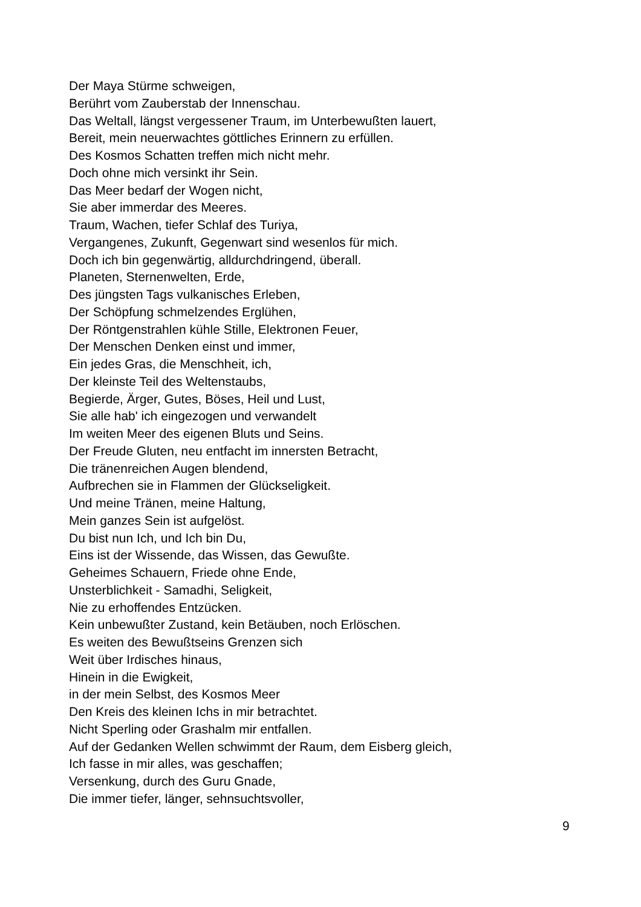Der Maya Stürme schweigen,
Berührt vom Zauberstab der Innenschau.
Das Weltall, längst vergessener Traum, im Unterbewußten lauert,
Bereit, mein neuerwachtes göttliches Erinnern zu erfüllen.
Des Kosmos Schatten treffen mich nicht mehr.
Doch ohne mich versinkt ihr Sein.
Das Meer bedarf der Wogen nicht,
Sie aber immerdar des Meeres.
Traum, Wachen, tiefer Schlaf des Turiya,
Vergangenes, Zukunft, Gegenwart sind wesenlos für mich.
Doch ich bin gegenwärtig, alldurchdringend, überall.
Planeten, Sternenwelten, Erde,
Des jüngsten Tags vulkanisches Erleben,
Der Schöpfung schmelzendes Erglühen,
Der Röntgenstrahlen kühle Stille, Elektronen Feuer,
Der Menschen Denken einst und immer,
Ein jedes Gras, die Menschheit, ich,
Der kleinste Teil des Weltenstaubs,
Begierde, Ärger, Gutes, Böses, Heil und Lust,
Sie alle hab' ich eingezogen und verwandelt
Im weiten Meer des eigenen Bluts und Seins.
Der Freude Gluten, neu entfacht im innersten Betracht,
Die tränenreichen Augen blendend,
Aufbrechen sie in Flammen der Glückseligkeit.
Und meine Tränen, meine Haltung,
Mein ganzes Sein ist aufgelöst.
Du bist nun Ich, und Ich bin Du,
Eins ist der Wissende, das Wissen, das Gewußte.
Geheimes Schauern, Friede ohne Ende,
Unsterblichkeit - Samadhi, Seligkeit,
Nie zu erhoffendes Entzücken.
Kein unbewußter Zustand, kein Betäuben, noch Erlöschen.
Es weiten des Bewußtseins Grenzen sich
Weit über Irdisches hinaus,
Hinein in die Ewigkeit,
in der mein Selbst, des Kosmos Meer
Den Kreis des kleinen Ichs in mir betrachtet.
Nicht Sperling oder Grashalm mir entfallen.
Auf der Gedanken Wellen schwimmt der Raum, dem Eisberg gleich,
Ich fasse in mir alles, was geschaffen;
Versenkung, durch des Guru Gnade,
Die immer tiefer, länger, sehnsuchtsvoller,
9